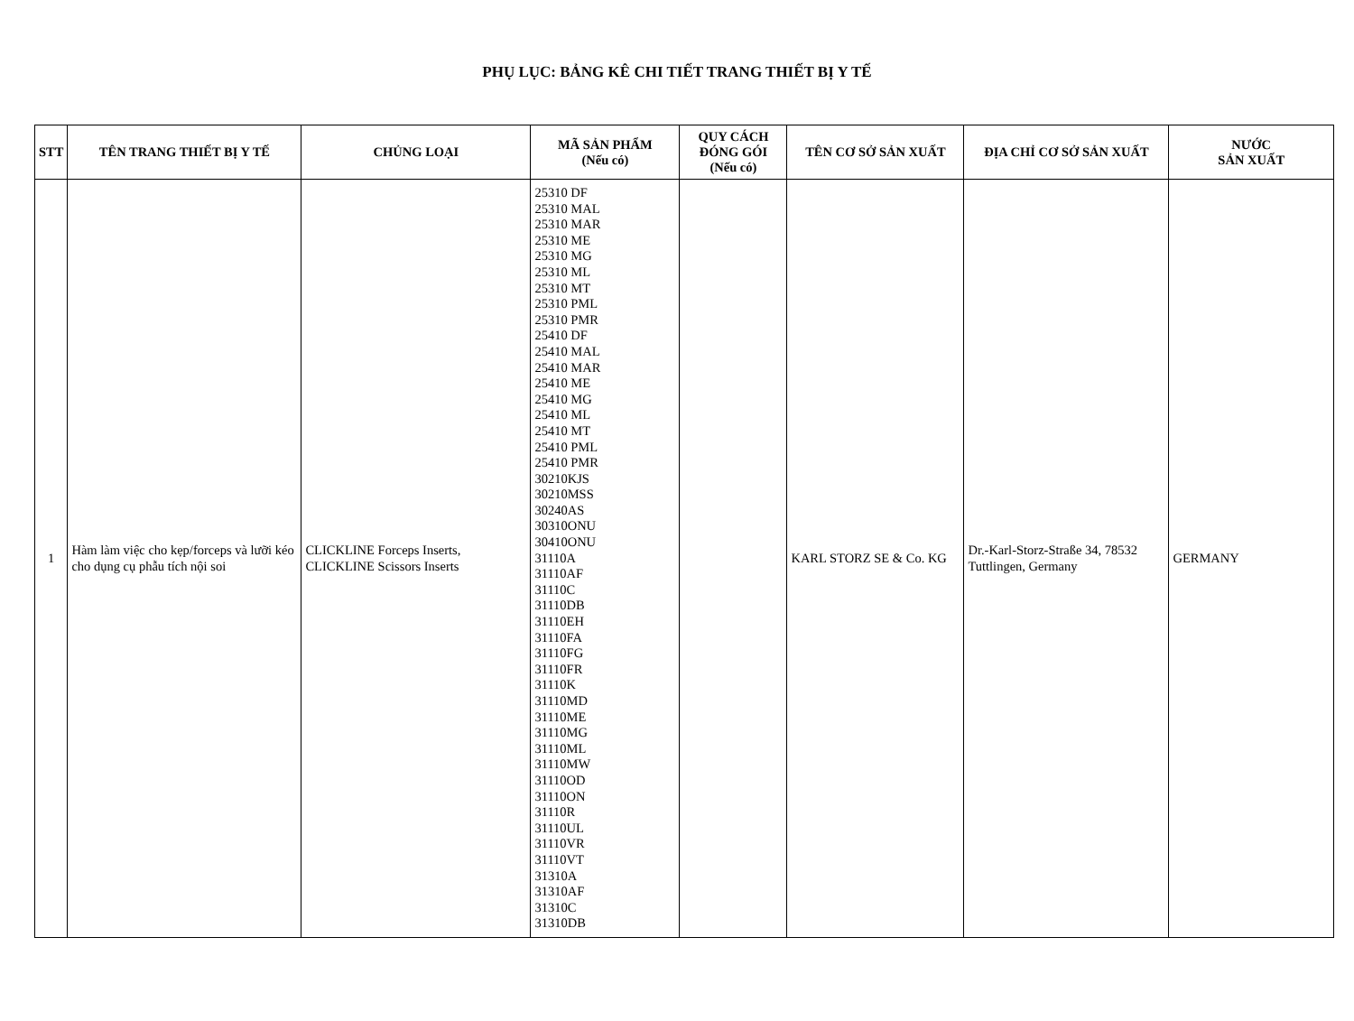PHỤ LỤC: BẢNG KÊ CHI TIẾT TRANG THIẾT BỊ Y TẾ
| STT | TÊN TRANG THIẾT BỊ Y TẾ | CHỦNG LOẠI | MÃ SẢN PHẨM (Nếu có) | QUY CÁCH ĐÓNG GÓI (Nếu có) | TÊN CƠ SỞ SẢN XUẤT | ĐỊA CHỈ CƠ SỞ SẢN XUẤT | NƯỚC SẢN XUẤT |
| --- | --- | --- | --- | --- | --- | --- | --- |
| 1 | Hàm làm việc cho kẹp/forceps và lưỡi kéo cho dụng cụ phẫu tích nội soi | CLICKLINE Forceps Inserts, CLICKLINE Scissors Inserts | 25310 DF 25310 MAL 25310 MAR 25310 ME 25310 MG 25310 ML 25310 MT 25310 PML 25310 PMR 25410 DF 25410 MAL 25410 MAR 25410 ME 25410 MG 25410 ML 25410 MT 25410 PML 25410 PMR 30210KJS 30210MSS 30240AS 30310ONU 30410ONU 31110A 31110AF 31110C 31110DB 31110EH 31110FA 31110FG 31110FR 31110K 31110MD 31110ME 31110MG 31110ML 31110MW 31110OD 31110ON 31110R 31110UL 31110VR 31110VT 31310A 31310AF 31310C 31310DB | | KARL STORZ SE & Co. KG | Dr.-Karl-Storz-Straße 34, 78532 Tuttlingen, Germany | GERMANY |